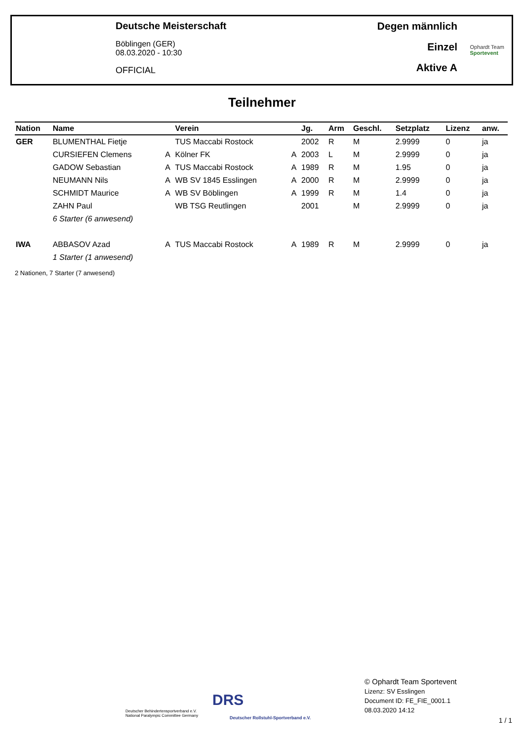Deutsche Meisterschaft
Böblingen (GER)
08.03.2020 - 10:30
OFFICIAL
Degen männlich
Einzel
Aktive A
Ophardt Team
Sportevent
Teilnehmer
| Nation | Name | | Verein | | Jg. | Arm | Geschl. | Setzplatz | Lizenz | anw. |
| --- | --- | --- | --- | --- | --- | --- | --- | --- | --- | --- |
| GER | BLUMENTHAL Fietje | | TUS Maccabi Rostock | | 2002 | R | M | 2.9999 | 0 | ja |
| | CURSIEFEN Clemens | A | Kölner FK | A | 2003 | L | M | 2.9999 | 0 | ja |
| | GADOW Sebastian | A | TUS Maccabi Rostock | A | 1989 | R | M | 1.95 | 0 | ja |
| | NEUMANN Nils | A | WB SV 1845 Esslingen | A | 2000 | R | M | 2.9999 | 0 | ja |
| | SCHMIDT Maurice | A | WB SV Böblingen | A | 1999 | R | M | 1.4 | 0 | ja |
| | ZAHN Paul | | WB TSG Reutlingen | | 2001 | | M | 2.9999 | 0 | ja |
| | 6 Starter (6 anwesend) | | | | | | | | | |
| IWA | ABBASOV Azad | A | TUS Maccabi Rostock | A | 1989 | R | M | 2.9999 | 0 | ja |
| | 1 Starter (1 anwesend) | | | | | | | | | |
2 Nationen, 7 Starter (7 anwesend)
Deutscher Behindertensportverband e.V.
National Paralympic Committee Germany
DRS
Deutscher Rollstuhl-Sportverband e.V.
© Ophardt Team Sportevent
Lizenz: SV Esslingen
Document ID: FE_FIE_0001.1
08.03.2020 14:12
1 / 1